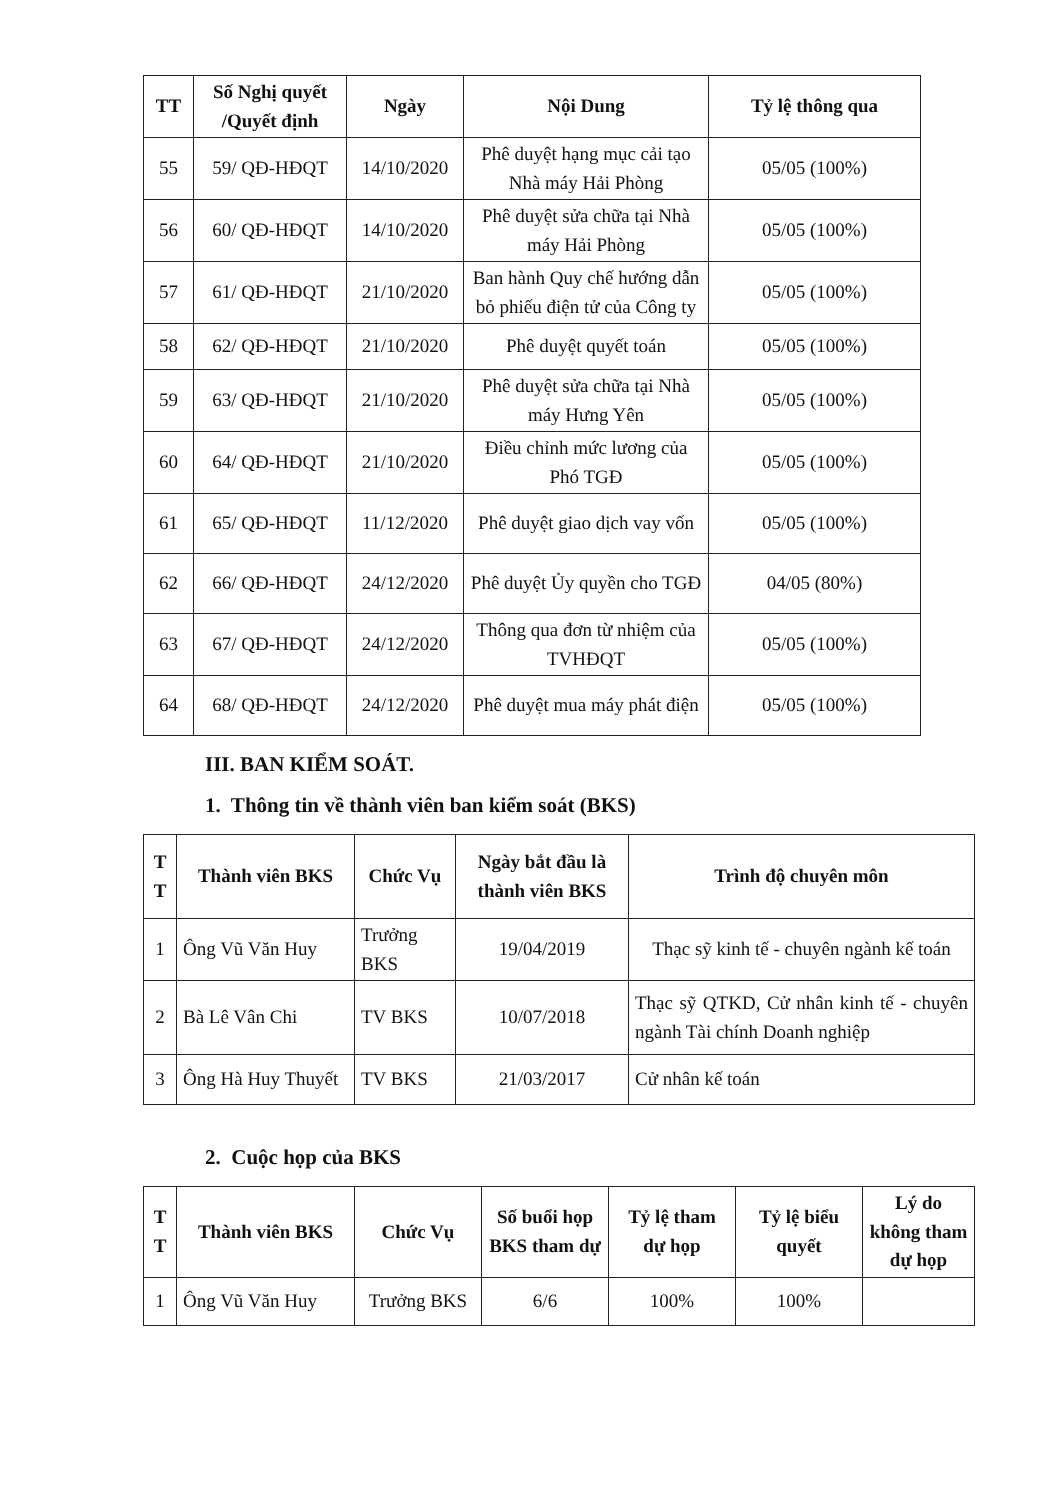| TT | Số Nghị quyết /Quyết định | Ngày | Nội Dung | Tỷ lệ thông qua |
| --- | --- | --- | --- | --- |
| 55 | 59/ QĐ-HĐQT | 14/10/2020 | Phê duyệt hạng mục cải tạo Nhà máy Hải Phòng | 05/05 (100%) |
| 56 | 60/ QĐ-HĐQT | 14/10/2020 | Phê duyệt sửa chữa tại Nhà máy Hải Phòng | 05/05 (100%) |
| 57 | 61/ QĐ-HĐQT | 21/10/2020 | Ban hành Quy chế hướng dẫn bỏ phiếu điện tử của Công ty | 05/05 (100%) |
| 58 | 62/ QĐ-HĐQT | 21/10/2020 | Phê duyệt quyết toán | 05/05 (100%) |
| 59 | 63/ QĐ-HĐQT | 21/10/2020 | Phê duyệt sửa chữa tại Nhà máy Hưng Yên | 05/05 (100%) |
| 60 | 64/ QĐ-HĐQT | 21/10/2020 | Điều chỉnh mức lương của Phó TGĐ | 05/05 (100%) |
| 61 | 65/ QĐ-HĐQT | 11/12/2020 | Phê duyệt giao dịch vay vốn | 05/05 (100%) |
| 62 | 66/ QĐ-HĐQT | 24/12/2020 | Phê duyệt Ủy quyền cho TGĐ | 04/05 (80%) |
| 63 | 67/ QĐ-HĐQT | 24/12/2020 | Thông qua đơn từ nhiệm của TVHĐQT | 05/05 (100%) |
| 64 | 68/ QĐ-HĐQT | 24/12/2020 | Phê duyệt mua máy phát điện | 05/05 (100%) |
III. BAN KIỂM SOÁT.
1. Thông tin về thành viên ban kiểm soát (BKS)
| T T | Thành viên BKS | Chức Vụ | Ngày bắt đầu là thành viên BKS | Trình độ chuyên môn |
| --- | --- | --- | --- | --- |
| 1 | Ông Vũ Văn Huy | Trưởng BKS | 19/04/2019 | Thạc sỹ kinh tế - chuyên ngành kế toán |
| 2 | Bà Lê Vân Chi | TV BKS | 10/07/2018 | Thạc sỹ QTKD, Cử nhân kinh tế - chuyên ngành Tài chính Doanh nghiệp |
| 3 | Ông Hà Huy Thuyết | TV BKS | 21/03/2017 | Cử nhân kế toán |
2. Cuộc họp của BKS
| T T | Thành viên BKS | Chức Vụ | Số buổi họp BKS tham dự | Tỷ lệ tham dự họp | Tỷ lệ biểu quyết | Lý do không tham dự họp |
| --- | --- | --- | --- | --- | --- | --- |
| 1 | Ông Vũ Văn Huy | Trưởng BKS | 6/6 | 100% | 100% | |